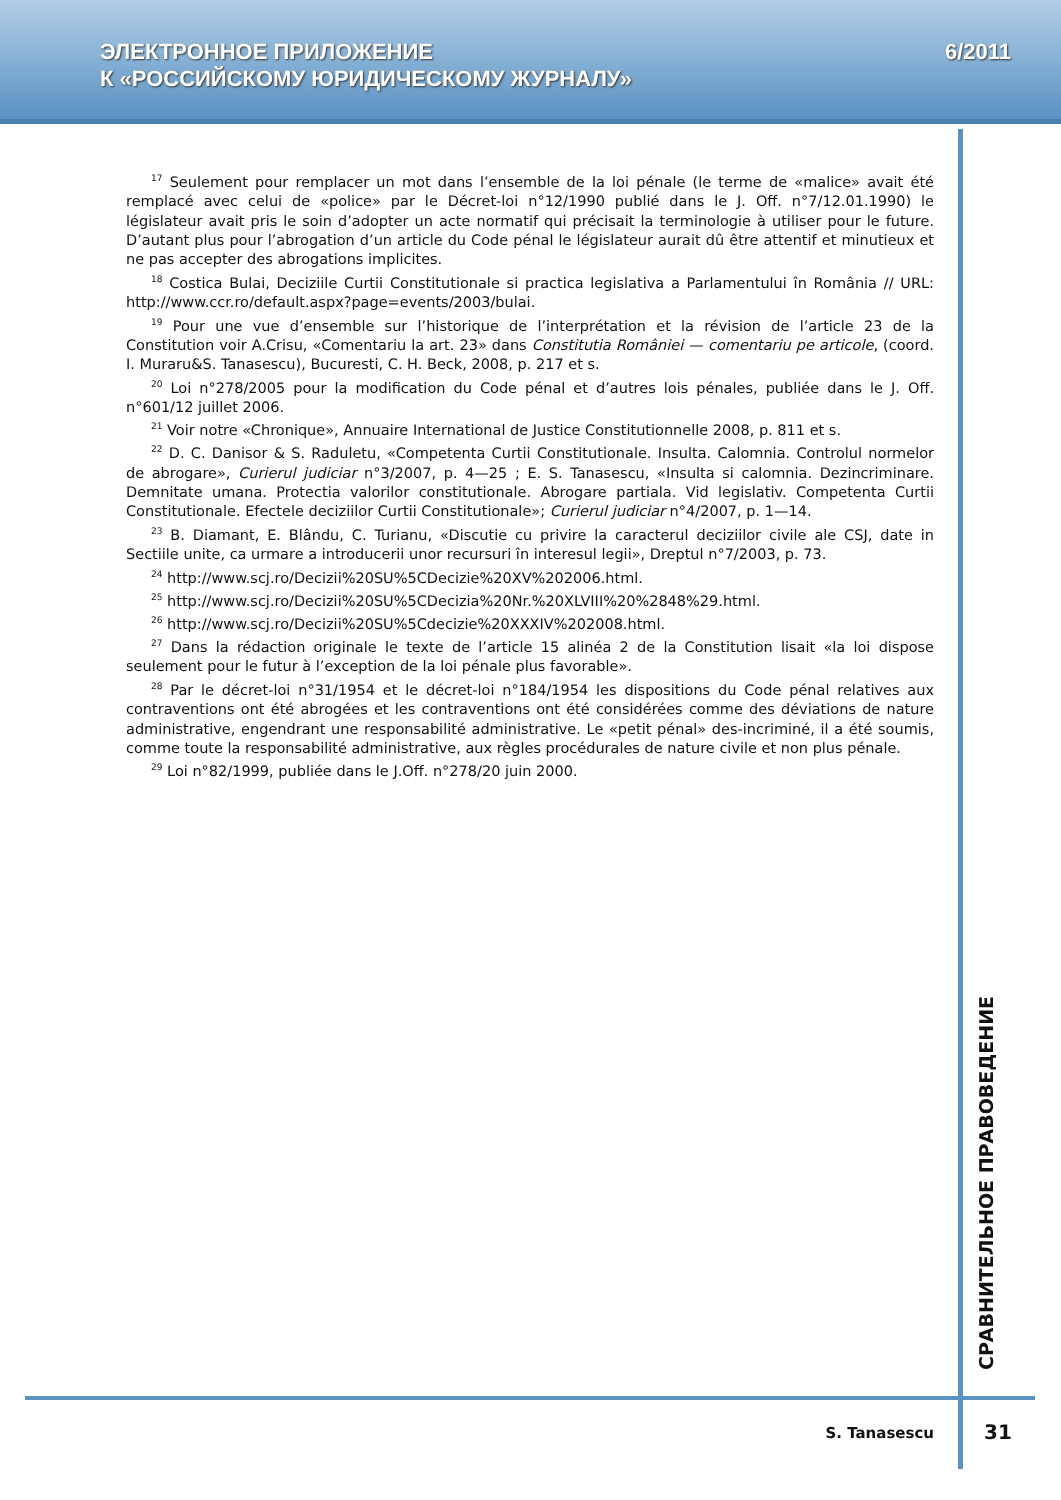ЭЛЕКТРОННОЕ ПРИЛОЖЕНИЕ
К «РОССИЙСКОМУ ЮРИДИЧЕСКОМУ ЖУРНАЛУ»
6/2011
<sup>17</sup> Seulement pour remplacer un mot dans l’ensemble de la loi pénale (le terme de «malice» avait été remplacé avec celui de «police» par le Décret-loi n°12/1990 publié dans le J. Off. n°7/12.01.1990) le législateur avait pris le soin d’adopter un acte normatif qui précisait la terminologie à utiliser pour le future. D’autant plus pour l’abrogation d’un article du Code pénal le législateur aurait dû être attentif et minutieux et ne pas accepter des abrogations implicites.
<sup>18</sup> Costica Bulai, Deciziile Curtii Constitutionale si practica legislativa a Parlamentului în România // URL: http://www.ccr.ro/default.aspx?page=events/2003/bulai.
<sup>19</sup> Pour une vue d’ensemble sur l’historique de l’interprétation et la révision de l’article 23 de la Constitution voir A.Crisu, «Comentariu la art. 23» dans Constitutia României — comentariu pe articole, (coord. I. Muraru&S. Tanasescu), Bucuresti, C. H. Beck, 2008, p. 217 et s.
<sup>20</sup> Loi n°278/2005 pour la modification du Code pénal et d’autres lois pénales, publiée dans le J. Off. n°601/12 juillet 2006.
<sup>21</sup> Voir notre «Chronique», Annuaire International de Justice Constitutionnelle 2008, p. 811 et s.
<sup>22</sup> D. C. Danisor & S. Raduletu, «Competenta Curtii Constitutionale. Insulta. Calomnia. Controlul normelor de abrogare», Curierul judiciar n°3/2007, p. 4—25 ; E. S. Tanasescu, «Insulta si calomnia. Dezincriminare. Demnitate umana. Protectia valorilor constitutionale. Abrogare partiala. Vid legislativ. Competenta Curtii Constitutionale. Efectele deciziilor Curtii Constitutionale»; Curierul judiciar n°4/2007, p. 1—14.
<sup>23</sup> B. Diamant, E. Blându, C. Turianu, «Discutie cu privire la caracterul deciziilor civile ale CSJ, date in Sectiile unite, ca urmare a introducerii unor recursuri în interesul legii», Dreptul n°7/2003, p. 73.
<sup>24</sup> http://www.scj.ro/Decizii%20SU%5CDecizie%20XV%202006.html.
<sup>25</sup> http://www.scj.ro/Decizii%20SU%5CDecizia%20Nr.%20XLVIII%20%2848%29.html.
<sup>26</sup> http://www.scj.ro/Decizii%20SU%5Cdecizie%20XXXIV%202008.html.
<sup>27</sup> Dans la rédaction originale le texte de l’article 15 alinéa 2 de la Constitution lisait «la loi dispose seulement pour le futur à l’exception de la loi pénale plus favorable».
<sup>28</sup> Par le décret-loi n°31/1954 et le décret-loi n°184/1954 les dispositions du Code pénal relatives aux contraventions ont été abrogées et les contraventions ont été considérées comme des déviations de nature administrative, engendrant une responsabilité administrative. Le «petit pénal» des-incriminé, il a été soumis, comme toute la responsabilité administrative, aux règles procédurales de nature civile et non plus pénale.
<sup>29</sup> Loi n°82/1999, publiée dans le J.Off. n°278/20 juin 2000.
СРАВНИТЕЛЬНОЕ ПРАВОВЕДЕНИЕ
S. Tanasescu
31